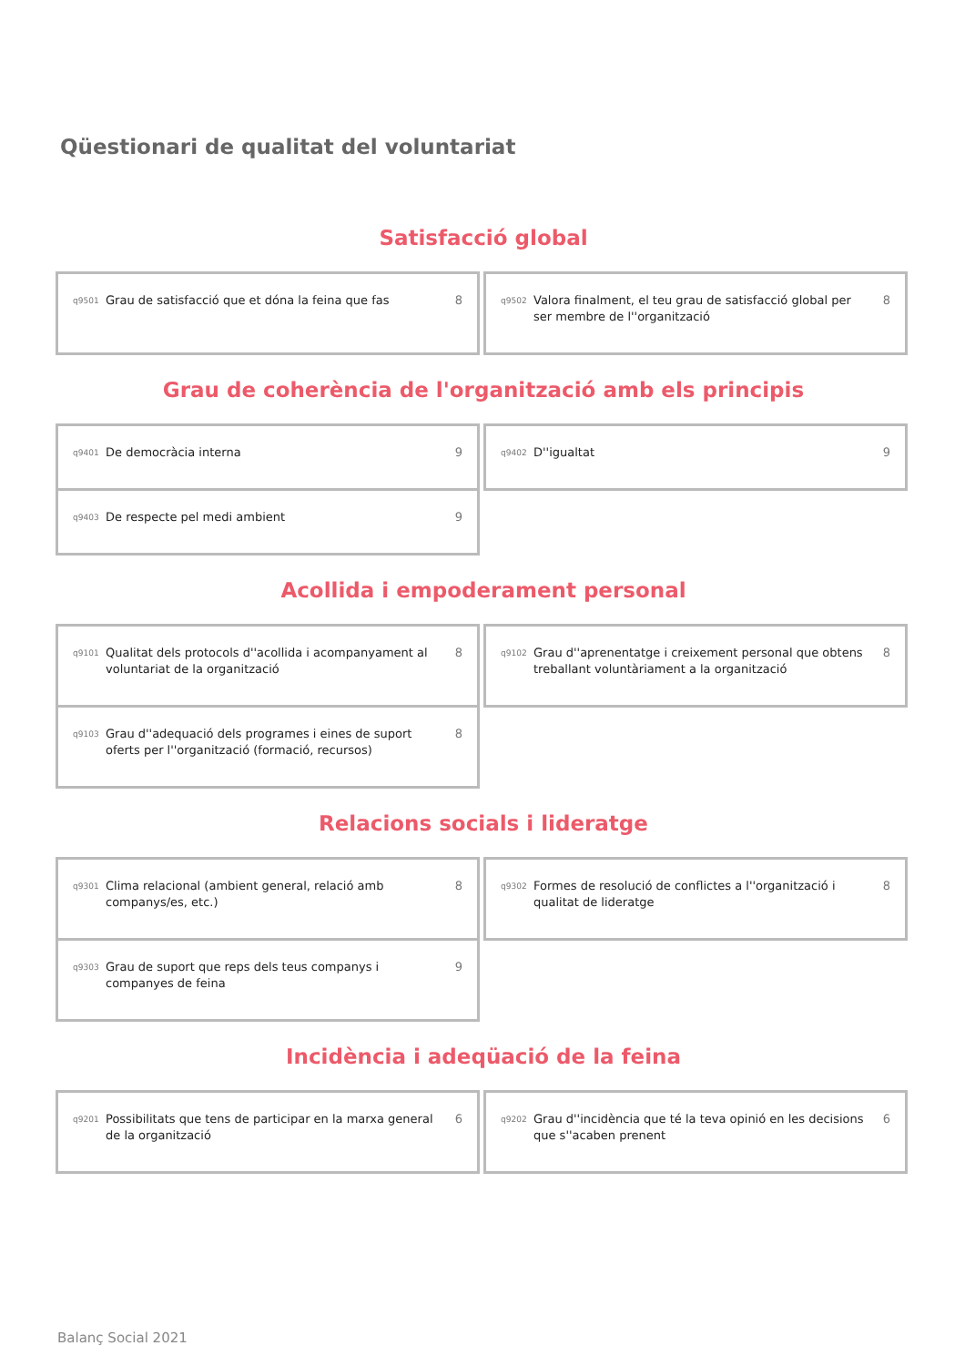Qüestionari de qualitat del voluntariat
Satisfacció global
q9501 Grau de satisfacció que et dóna la feina que fas 8
q9502 Valora finalment, el teu grau de satisfacció global per ser membre de l''organització 8
Grau de coherència de l'organització amb els principis
q9401 De democràcia interna 9
q9402 D''igualtat 9
q9403 De respecte pel medi ambient 9
Acollida i empoderament personal
q9101 Qualitat dels protocols d''acollida i acompanyament al voluntariat de la organització 8
q9102 Grau d''aprenentatge i creixement personal que obtens treballant voluntàriament a la organització 8
q9103 Grau d''adequació dels programes i eines de suport oferts per l''organització (formació, recursos) 8
Relacions socials i lideratge
q9301 Clima relacional (ambient general, relació amb companys/es, etc.) 8
q9302 Formes de resolució de conflictes a l''organització i qualitat de lideratge 8
q9303 Grau de suport que reps dels teus companys i companyes de feina 9
Incidència i adeqüació de la feina
q9201 Possibilitats que tens de participar en la marxa general de la organització 6
q9202 Grau d''incidència que té la teva opinió en les decisions que s''acaben prenent 6
Balanç Social 2021